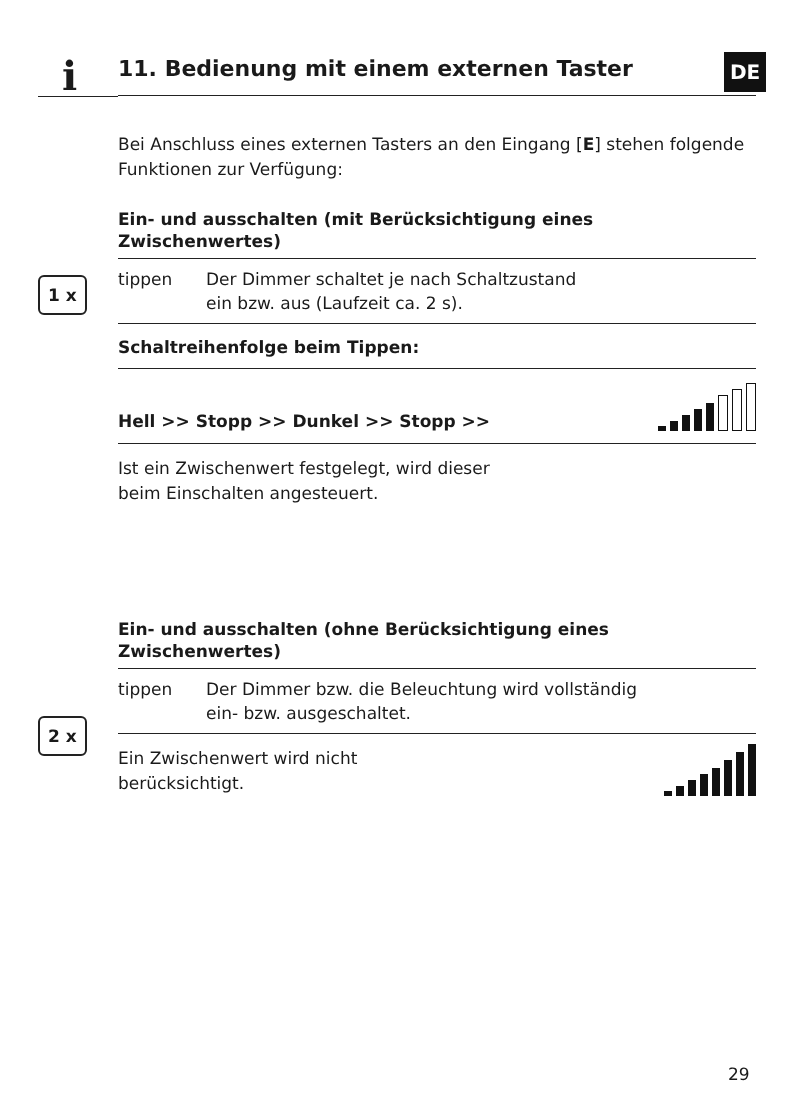i DE
1 x
2 x
11. Bedienung mit einem externen Taster
Bei Anschluss eines externen Tasters an den Eingang [E] stehen folgende Funktionen zur Verfügung:
Ein- und ausschalten (mit Berücksichtigung eines Zwischenwertes)
tippen Der Dimmer schaltet je nach Schaltzustand
ein bzw. aus (Laufzeit ca. 2 s).
Schaltreihenfolge beim Tippen:
Hell >> Stopp >> Dunkel >> Stopp >>
Ist ein Zwischenwert festgelegt, wird dieser
beim Einschalten angesteuert.
Ein- und ausschalten (ohne Berücksichtigung eines Zwischenwertes)
tippen Der Dimmer bzw. die Beleuchtung wird vollständig
ein- bzw. ausgeschaltet.
Ein Zwischenwert wird nicht
berücksichtigt.
29